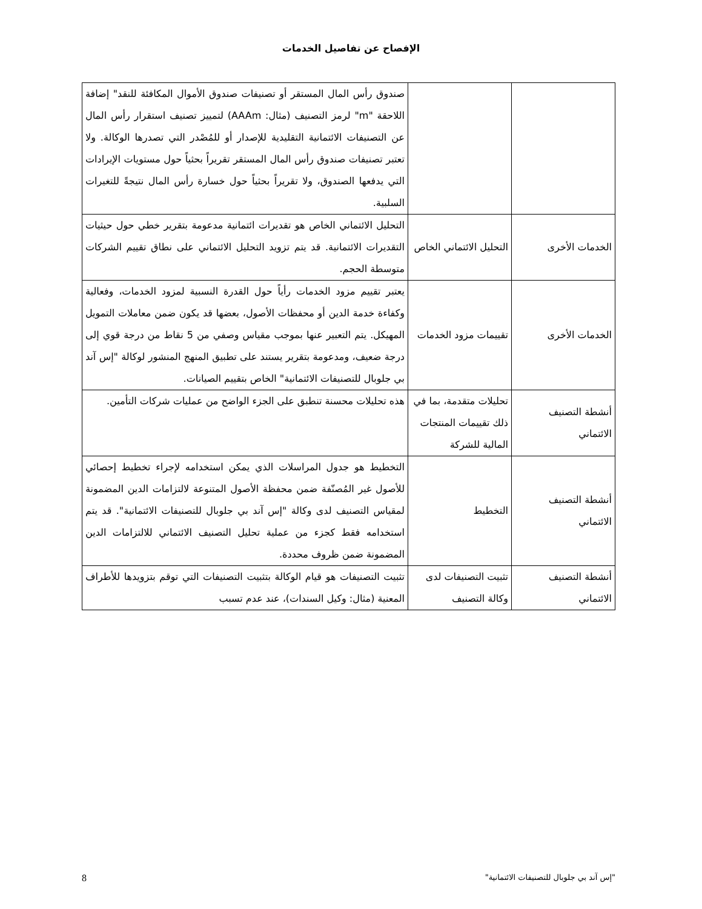الإفصاح عن تفاصيل الخدمات
| | | صندوق رأس المال المستقر أو تصنيفات صندوق الأموال المكافئة للنقد" إضافة اللاحقة "m" لرمز التصنيف (مثال: AAAm) لتمييز تصنيف استقرار رأس المال عن التصنيفات الائتمانية التقليدية للإصدار أو للمُصْدر التي تصدرها الوكالة. ولا تعتبر تصنيفات صندوق رأس المال المستقر تقريراً بحثياً حول مستويات الإيرادات التي يدفعها الصندوق، ولا تقريراً بحثياً حول خسارة رأس المال نتيجةً للتغيرات السلبية. |
| الخدمات الأخرى | التحليل الائتماني الخاص | التحليل الائتماني الخاص هو تقديرات ائتمانية مدعومة بتقرير خطي حول حيثيات التقديرات الائتمانية. قد يتم تزويد التحليل الائتماني على نطاق تقييم الشركات متوسطة الحجم. |
| الخدمات الأخرى | تقييمات مزود الخدمات | يعتبر تقييم مزود الخدمات رأياً حول القدرة النسبية لمزود الخدمات، وفعالية وكفاءة خدمة الدين أو محفظات الأصول، بعضها قد يكون ضمن معاملات التمويل المهيكل. يتم التعبير عنها بموجب مقياس وصفي من 5 نقاط من درجة قوي إلى درجة ضعيف، ومدعومة بتقرير يستند على تطبيق المنهج المنشور لوكالة "إس آند بي جلوبال للتصنيفات الائتمانية" الخاص بتقييم الصيانات. |
| أنشطة التصنيف الائتماني | تحليلات متقدمة، بما في ذلك تقييمات المنتجات المالية للشركة | هذه تحليلات محسنة تنطبق على الجزء الواضح من عمليات شركات التأمين. |
| أنشطة التصنيف الائتماني | التخطيط | التخطيط هو جدول المراسلات الذي يمكن استخدامه لإجراء تخطيط إحصائي للأصول غير المُصنّفة ضمن محفظة الأصول المتنوعة لالتزامات الدين المضمونة لمقياس التصنيف لدى وكالة "إس آند بي جلوبال للتصنيفات الائتمانية". قد يتم استخدامه فقط كجزء من عملية تحليل التصنيف الائتماني للالتزامات الدين المضمونة ضمن ظروف محددة. |
| أنشطة التصنيف الائتماني | تثبيت التصنيفات لدى وكالة التصنيف | تثبيت التصنيفات هو قيام الوكالة بتثبيت التصنيفات التي توقم بتزويدها للأطراف المعنية (مثال: وكيل السندات)، عند عدم تسبب |
"إس آند بي جلوبال للتصنيفات الائتمانية" 8